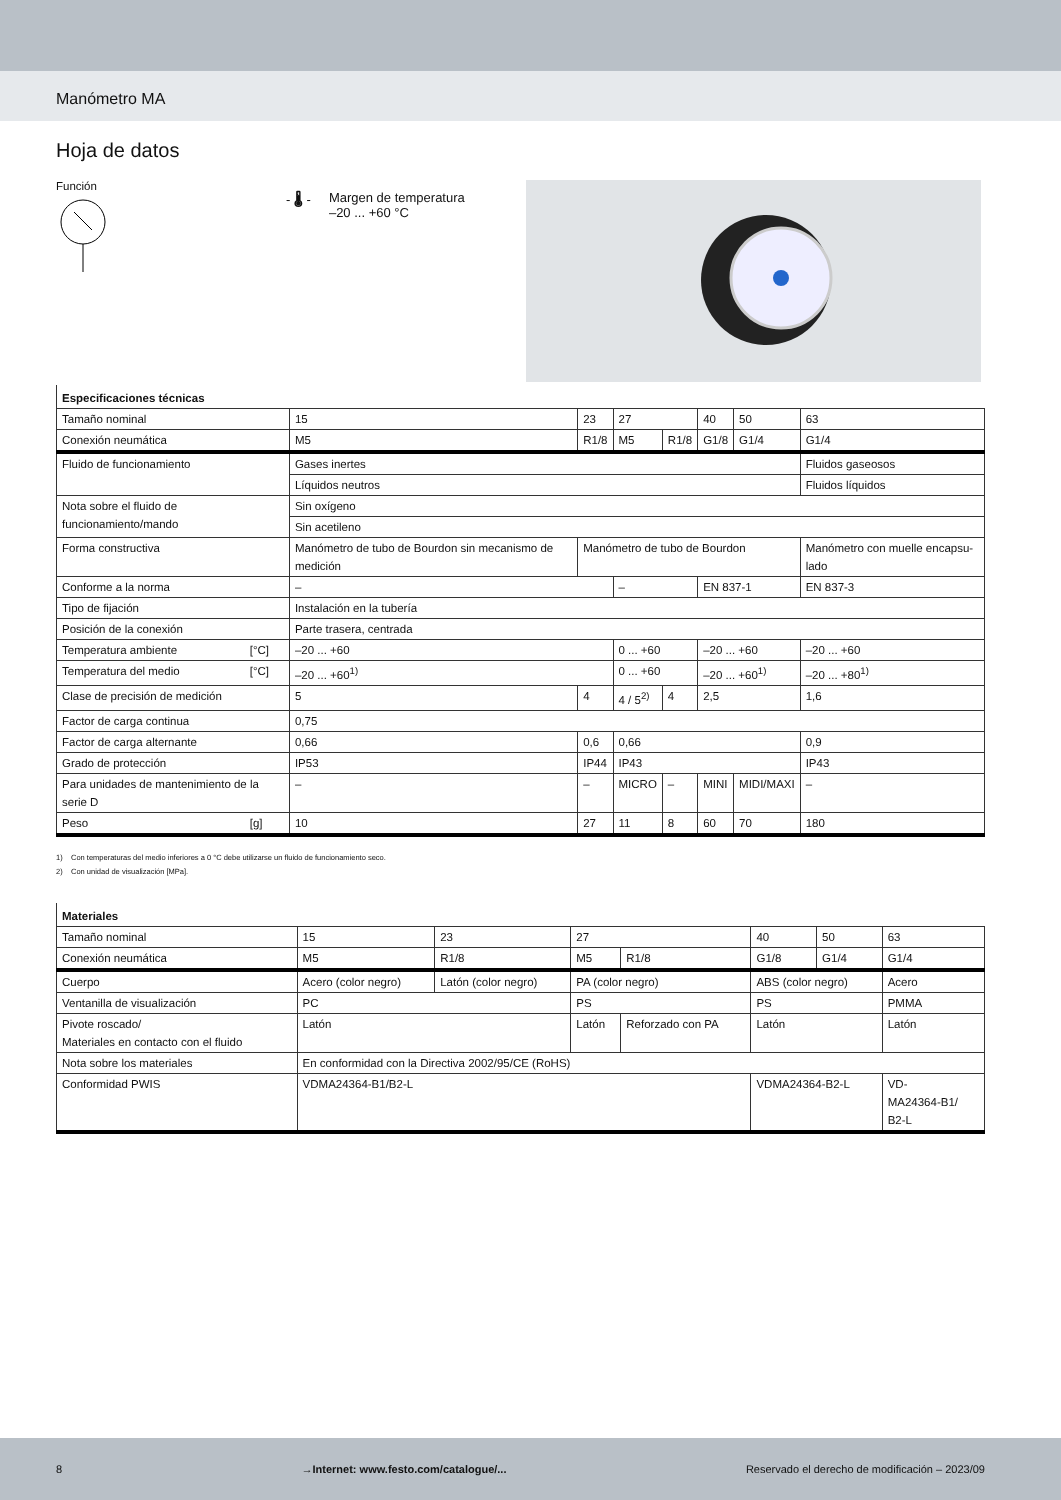Manómetro MA
Hoja de datos
Función
- 🌡 - Margen de temperatura
–20 ... +60 °C
| Especificaciones técnicas | | | | | | | | |
| --- | --- | --- | --- | --- | --- | --- | --- | --- |
| Tamaño nominal | | 15 | 23 | 27 | | 40 | 50 | 63 |
| Conexión neumática | | M5 | R1/8 | M5 | R1/8 | G1/8 | G1/4 | G1/4 |
| Fluido de funcionamiento | | Gases inertes | | | | | | Fluidos gaseosos |
| | | Líquidos neutros | | | | | | Fluidos líquidos |
| Nota sobre el fluido de funcionamiento/mando | | Sin oxígeno | | | | | | |
| | | Sin acetileno | | | | | | |
| Forma constructiva | | Manómetro de tubo de Bourdon sin mecanismo de medición | Manómetro de tubo de Bourdon | | | | | Manómetro con muelle encapsu-lado |
| Conforme a la norma | | – | | – | | EN 837-1 | | EN 837-3 |
| Tipo de fijación | | Instalación en la tubería | | | | | | |
| Posición de la conexión | | Parte trasera, centrada | | | | | | |
| Temperatura ambiente | [°C] | –20 ... +60 | | 0 ... +60 | | –20 ... +60 | | –20 ... +60 |
| Temperatura del medio | [°C] | –20 ... +60<sup>1)</sup> | | 0 ... +60 | | –20 ... +60<sup>1)</sup> | | –20 ... +80<sup>1)</sup> |
| Clase de precisión de medición | | 5 | 4 | 4 / 5<sup>2)</sup> | 4 | 2,5 | | 1,6 |
| Factor de carga continua | | 0,75 | | | | | | |
| Factor de carga alternante | | 0,66 | 0,6 | 0,66 | | | | 0,9 |
| Grado de protección | | IP53 | IP44 | IP43 | | | | IP43 |
| Para unidades de mantenimiento de la serie D | | – | – | MICRO | – | MINI | MIDI/MAXI | – |
| Peso | [g] | 10 | 27 | 11 | 8 | 60 | 70 | 180 |
1) Con temperaturas del medio inferiores a 0 °C debe utilizarse un fluido de funcionamiento seco.
2) Con unidad de visualización [MPa].
| Materiales | | | | | | | |
| --- | --- | --- | --- | --- | --- | --- | --- |
| Tamaño nominal | 15 | 23 | 27 | | 40 | 50 | 63 |
| Conexión neumática | M5 | R1/8 | M5 | R1/8 | G1/8 | G1/4 | G1/4 |
| Cuerpo | Acero (color negro) | Latón (color negro) | PA (color negro) | | ABS (color negro) | | Acero |
| Ventanilla de visualización | PC | | PS | | PS | | PMMA |
| Pivote roscado/ Materiales en contacto con el fluido | Latón | | Latón | Reforzado con PA | Latón | | Latón |
| Nota sobre los materiales | En conformidad con la Directiva 2002/95/CE (RoHS) | | | | | | |
| Conformidad PWIS | VDMA24364-B1/B2-L | | | | VDMA24364-B2-L | | VD- MA24364-B1/ B2-L |
8 →Internet: www.festo.com/catalogue/... Reservado el derecho de modificación – 2023/09